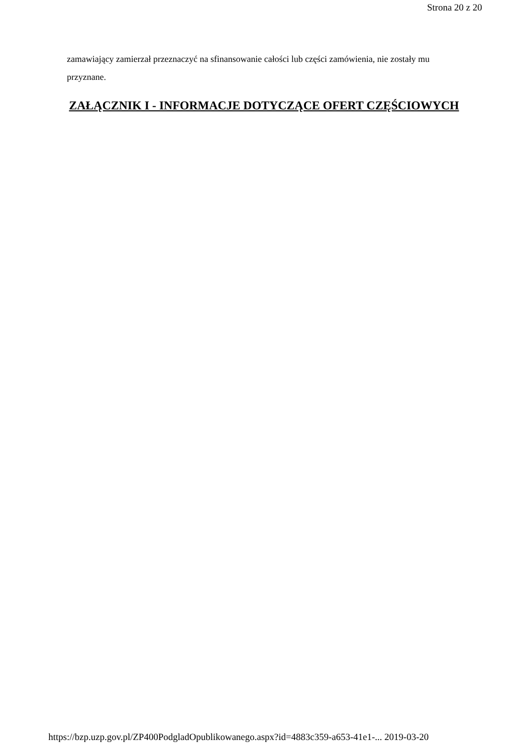Strona 20 z 20
zamawiający zamierzał przeznaczyć na sfinansowanie całości lub części zamówienia, nie zostały mu przyznane.
ZAŁĄCZNIK I - INFORMACJE DOTYCZĄCE OFERT CZĘŚCIOWYCH
https://bzp.uzp.gov.pl/ZP400PodgladOpublikowanego.aspx?id=4883c359-a653-41e1-... 2019-03-20